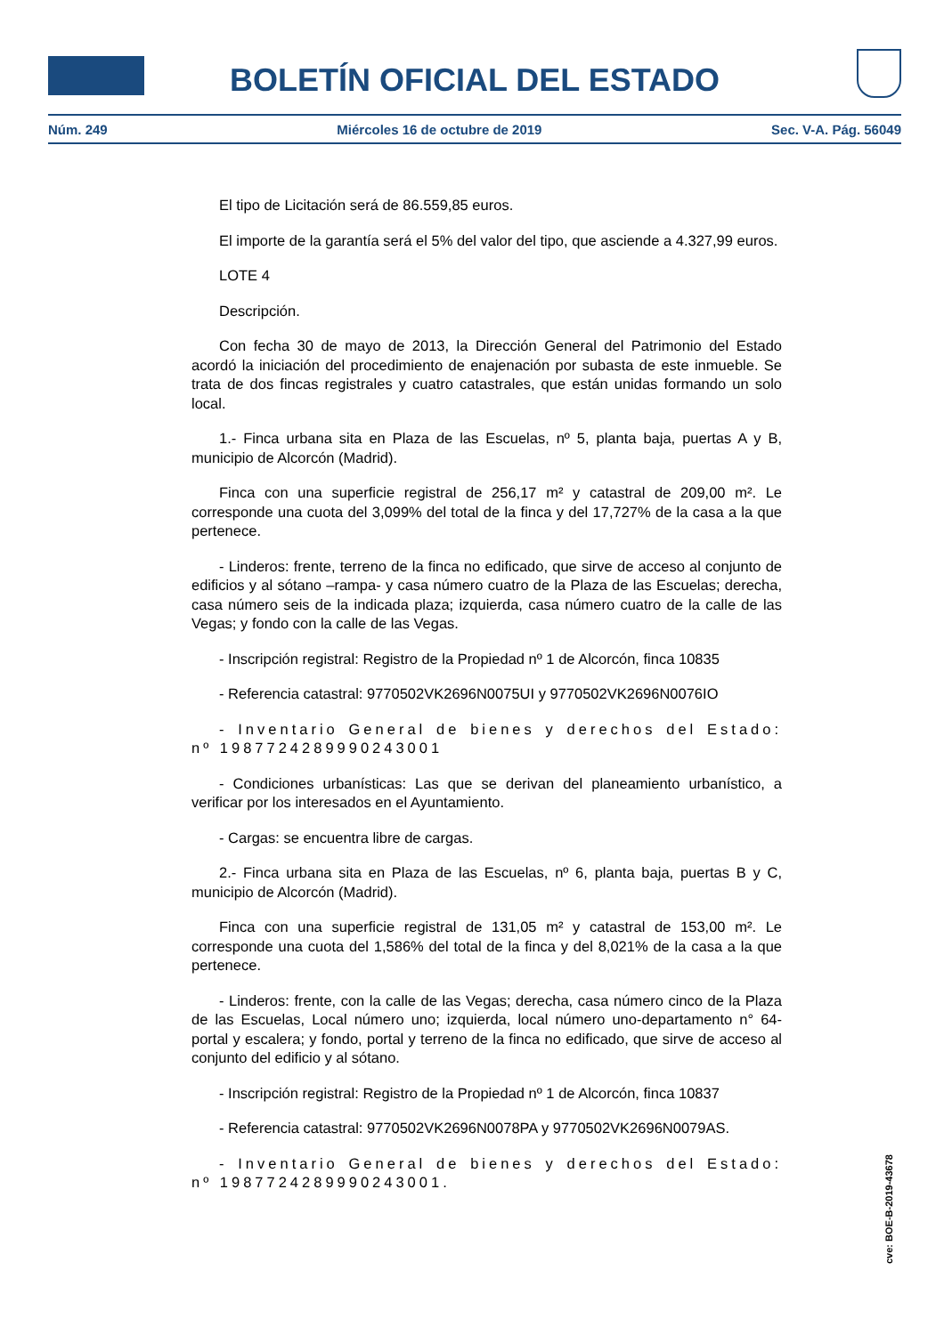BOLETÍN OFICIAL DEL ESTADO
Núm. 249 Miércoles 16 de octubre de 2019 Sec. V-A. Pág. 56049
El tipo de Licitación será de 86.559,85 euros.
El importe de la garantía será el 5% del valor del tipo, que asciende a 4.327,99 euros.
LOTE 4
Descripción.
Con fecha 30 de mayo de 2013, la Dirección General del Patrimonio del Estado acordó la iniciación del procedimiento de enajenación por subasta de este inmueble. Se trata de dos fincas registrales y cuatro catastrales, que están unidas formando un solo local.
1.- Finca urbana sita en Plaza de las Escuelas, nº 5, planta baja, puertas A y B, municipio de Alcorcón (Madrid).
Finca con una superficie registral de 256,17 m² y catastral de 209,00 m². Le corresponde una cuota del 3,099% del total de la finca y del 17,727% de la casa a la que pertenece.
- Linderos: frente, terreno de la finca no edificado, que sirve de acceso al conjunto de edificios y al sótano –rampa- y casa número cuatro de la Plaza de las Escuelas; derecha, casa número seis de la indicada plaza; izquierda, casa número cuatro de la calle de las Vegas; y fondo con la calle de las Vegas.
- Inscripción registral: Registro de la Propiedad nº 1 de Alcorcón, finca 10835
- Referencia catastral: 9770502VK2696N0075UI y 9770502VK2696N0076IO
- Inventario General de bienes y derechos del Estado: nº 1987724289990243001
- Condiciones urbanísticas: Las que se derivan del planeamiento urbanístico, a verificar por los interesados en el Ayuntamiento.
- Cargas: se encuentra libre de cargas.
2.- Finca urbana sita en Plaza de las Escuelas, nº 6, planta baja, puertas B y C, municipio de Alcorcón (Madrid).
Finca con una superficie registral de 131,05 m² y catastral de 153,00 m². Le corresponde una cuota del 1,586% del total de la finca y del 8,021% de la casa a la que pertenece.
- Linderos: frente, con la calle de las Vegas; derecha, casa número cinco de la Plaza de las Escuelas, Local número uno; izquierda, local número uno-departamento n° 64- portal y escalera; y fondo, portal y terreno de la finca no edificado, que sirve de acceso al conjunto del edificio y al sótano.
- Inscripción registral: Registro de la Propiedad nº 1 de Alcorcón, finca 10837
- Referencia catastral: 9770502VK2696N0078PA y 9770502VK2696N0079AS.
- Inventario General de bienes y derechos del Estado: nº 1987724289990243001.
cve: BOE-B-2019-43678